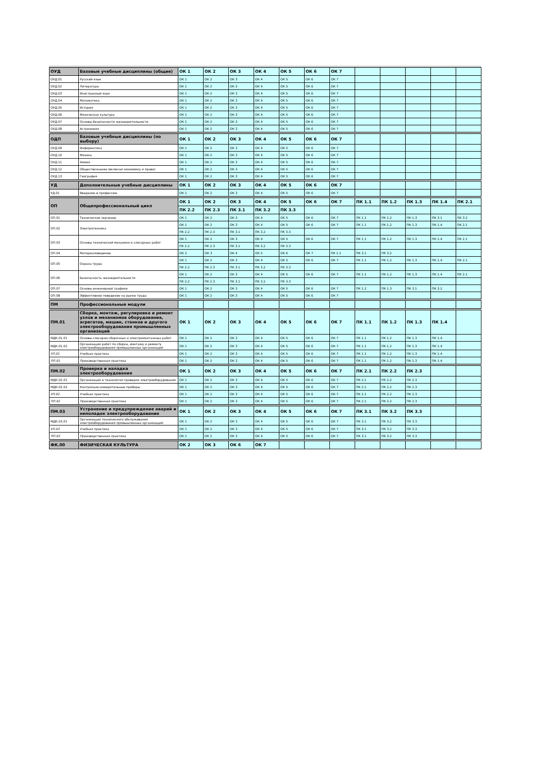| ОУД | Базовые учебные дисциплины (общие) | ОК 1 | ОК 2 | ОК 3 | ОК 4 | ОК 5 | ОК 6 | ОК 7 | | | | | |
| ОУД.01 | Русский язык | ОК 1 | ОК 2 | ОК 3 | ОК 4 | ОК 5 | ОК 6 | ОК 7 | | | | | |
| ОУД.02 | Литература | ОК 1 | ОК 2 | ОК 3 | ОК 4 | ОК 5 | ОК 6 | ОК 7 | | | | | |
| ОУД.03 | Иностранный язык | ОК 1 | ОК 2 | ОК 3 | ОК 4 | ОК 5 | ОК 6 | ОК 7 | | | | | |
| ОУД.04 | Математика | ОК 1 | ОК 2 | ОК 3 | ОК 4 | ОК 5 | ОК 6 | ОК 7 | | | | | |
| ОУД.05 | История | ОК 1 | ОК 2 | ОК 3 | ОК 4 | ОК 5 | ОК 6 | ОК 7 | | | | | |
| ОУД.06 | Физическая культура | ОК 1 | ОК 2 | ОК 3 | ОК 4 | ОК 5 | ОК 6 | ОК 7 | | | | | |
| ОУД.07 | Основы безопасности жизнедеятельности | ОК 1 | ОК 2 | ОК 3 | ОК 4 | ОК 5 | ОК 6 | ОК 7 | | | | | |
| ОУД.08 | Астрономия | ОК 1 | ОК 2 | ОК 3 | ОК 4 | ОК 5 | ОК 6 | ОК 7 | | | | | |
| ОДП | Базовые учебные дисциплины (по выбору) | ОК 1 | ОК 2 | ОК 3 | ОК 4 | ОК 5 | ОК 6 | ОК 7 | | | | | |
| ОУД.09 | Информатика | ОК 1 | ОК 2 | ОК 3 | ОК 4 | ОК 5 | ОК 6 | ОК 7 | | | | | |
| ОУД.10 | Физика | ОК 1 | ОК 2 | ОК 3 | ОК 4 | ОК 5 | ОК 6 | ОК 7 | | | | | |
| ОУД.11 | Химия | ОК 1 | ОК 2 | ОК 3 | ОК 4 | ОК 5 | ОК 6 | ОК 7 | | | | | |
| ОУД.12 | Обществознание (включая экономику и право) | ОК 1 | ОК 2 | ОК 3 | ОК 4 | ОК 5 | ОК 6 | ОК 7 | | | | | |
| ОУД.13 | География | ОК 1 | ОК 2 | ОК 3 | ОК 4 | ОК 5 | ОК 6 | ОК 7 | | | | | |
| УД | Дополнительные учебные дисциплины | ОК 1 | ОК 2 | ОК 3 | ОК 4 | ОК 5 | ОК 6 | ОК 7 | | | | | |
| УД.01 | Введение в профессию | ОК 1 | ОК 2 | ОК 3 | ОК 4 | ОК 5 | ОК 6 | ОК 7 | | | | | |
| ОП | Общепрофессиональный цикл | ОК 1 | ОК 2 | ОК 3 | ОК 4 | ОК 5 | ОК 6 | ОК 7 | ПК 1.1 | ПК 1.2 | ПК 1.3 | ПК 1.4 | ПК 2.1 |
| | | ПК 2.2 | ПК 2.3 | ПК 3.1 | ПК 3.2 | ПК 3.3 | | | | | | | |
| ОП.01 | Техническое черчение | ОК 1 | ОК 2 | ОК 3 | ОК 4 | ОК 5 | ОК 6 | ОК 7 | ПК 1.1 | ПК 1.2 | ПК 1.3 | ПК 3.1 | ПК 3.2 |
| ОП.02 | Электротехника | ОК 1 | ОК 2 | ОК 3 | ОК 4 | ОК 5 | ОК 6 | ОК 7 | ПК 1.1 | ПК 1.2 | ПК 1.3 | ПК 1.4 | ПК 2.1 |
| | | ПК 2.2 | ПК 2.3 | ПК 3.1 | ПК 3.2 | ПК 3.3 | | | | | | | |
| ОП.03 | Основы технической механики и слесарных работ | ОК 1 | ОК 2 | ОК 3 | ОК 4 | ОК 5 | ОК 6 | ОК 7 | ПК 1.1 | ПК 1.2 | ПК 1.3 | ПК 1.4 | ПК 2.1 |
| | | ПК 2.2 | ПК 2.3 | ПК 3.1 | ПК 3.2 | ПК 3.3 | | | | | | | |
| ОП.04 | Материаловедение | ОК 2 | ОК 3 | ОК 4 | ОК 5 | ОК 6 | ОК 7 | ПК 1.1 | ПК 3.1 | ПК 3.2 | | | |
| ОП.05 | Охрана труда | ОК 1 | ОК 2 | ОК 3 | ОК 4 | ОК 5 | ОК 6 | ОК 7 | ПК 1.1 | ПК 1.2 | ПК 1.3 | ПК 1.4 | ПК 2.1 |
| | | ПК 2.2 | ПК 2.3 | ПК 3.1 | ПК 3.2 | ПК 3.3 | | | | | | | |
| ОП.06 | Безопасность жизнедеятельности | ОК 1 | ОК 2 | ОК 3 | ОК 4 | ОК 5 | ОК 6 | ОК 7 | ПК 1.1 | ПК 1.2 | ПК 1.3 | ПК 1.4 | ПК 2.1 |
| | | ПК 2.2 | ПК 2.3 | ПК 3.1 | ПК 3.2 | ПК 3.3 | | | | | | | |
| ОП.07 | Основы инженерной графики | ОК 1 | ОК 2 | ОК 3 | ОК 4 | ОК 5 | ОК 6 | ОК 7 | ПК 1.2 | ПК 1.3 | ПК 3.1 | ПК 3.2 | |
| ОП.08 | Эффективное поведение на рынке труда | ОК 1 | ОК 2 | ОК 3 | ОК 4 | ОК 5 | ОК 6 | ОК 7 | | | | | |
| ПМ | Профессиональные модули | | | | | | | | | | | | |
| ПМ.01 | Сборка, монтаж, регулировка и ремонт узлов и механизмов оборудования, агрегатов, машин, станков и другого электрооборудования промышленных организаций | ОК 1 | ОК 2 | ОК 3 | ОК 4 | ОК 5 | ОК 6 | ОК 7 | ПК 1.1 | ПК 1.2 | ПК 1.3 | ПК 1.4 | |
| МДК.01.01 | Основы слесарно-сборочных и электромонтажных работ | ОК 1 | ОК 2 | ОК 3 | ОК 4 | ОК 5 | ОК 6 | ОК 7 | ПК 1.1 | ПК 1.2 | ПК 1.3 | ПК 1.4 | |
| МДК.01.02 | Организация работ по сборке, монтажу и ремонту электрооборудования промышленных организаций | ОК 1 | ОК 2 | ОК 3 | ОК 4 | ОК 5 | ОК 6 | ОК 7 | ПК 1.1 | ПК 1.2 | ПК 1.3 | ПК 1.4 | |
| УП.01 | Учебная практика | ОК 1 | ОК 2 | ОК 3 | ОК 4 | ОК 5 | ОК 6 | ОК 7 | ПК 1.1 | ПК 1.2 | ПК 1.3 | ПК 1.4 | |
| ПП.01 | Производственная практика | ОК 1 | ОК 2 | ОК 3 | ОК 4 | ОК 5 | ОК 6 | ОК 7 | ПК 1.1 | ПК 1.2 | ПК 1.3 | ПК 1.4 | |
| ПМ.02 | Проверка и наладка электрооборудования | ОК 1 | ОК 2 | ОК 3 | ОК 4 | ОК 5 | ОК 6 | ОК 7 | ПК 2.1 | ПК 2.2 | ПК 2.3 | | |
| МДК.02.01 | Организация и технология проверки электрооборудования | ОК 1 | ОК 2 | ОК 3 | ОК 4 | ОК 5 | ОК 6 | ОК 7 | ПК 2.1 | ПК 2.2 | ПК 2.3 | | |
| МДК.02.02 | Контрольно-измерительные приборы | ОК 1 | ОК 2 | ОК 3 | ОК 4 | ОК 5 | ОК 6 | ОК 7 | ПК 2.1 | ПК 2.2 | ПК 2.3 | | |
| УП.02 | Учебная практика | ОК 1 | ОК 2 | ОК 3 | ОК 4 | ОК 5 | ОК 6 | ОК 7 | ПК 2.1 | ПК 2.2 | ПК 2.3 | | |
| ПП.02 | Производственная практика | ОК 1 | ОК 2 | ОК 3 | ОК 4 | ОК 5 | ОК 6 | ОК 7 | ПК 2.1 | ПК 2.2 | ПК 2.3 | | |
| ПМ.03 | Устранение и предупреждение аварий и неполадок электрооборудования | ОК 1 | ОК 2 | ОК 3 | ОК 4 | ОК 5 | ОК 6 | ОК 7 | ПК 3.1 | ПК 3.2 | ПК 3.3 | | |
| МДК.03.01 | Организация технического обслуживания электрооборудования промышленных организаций | ОК 1 | ОК 2 | ОК 3 | ОК 4 | ОК 5 | ОК 6 | ОК 7 | ПК 3.1 | ПК 3.2 | ПК 3.3 | | |
| УП.03 | Учебная практика | ОК 1 | ОК 2 | ОК 3 | ОК 4 | ОК 5 | ОК 6 | ОК 7 | ПК 3.1 | ПК 3.2 | ПК 3.3 | | |
| ПП.03 | Производственная практика | ОК 1 | ОК 2 | ОК 3 | ОК 4 | ОК 5 | ОК 6 | ОК 7 | ПК 3.1 | ПК 3.2 | ПК 3.3 | | |
| ФК.00 | ФИЗИЧЕСКАЯ КУЛЬТУРА | ОК 2 | ОК 3 | ОК 6 | ОК 7 | | | | | | | | |